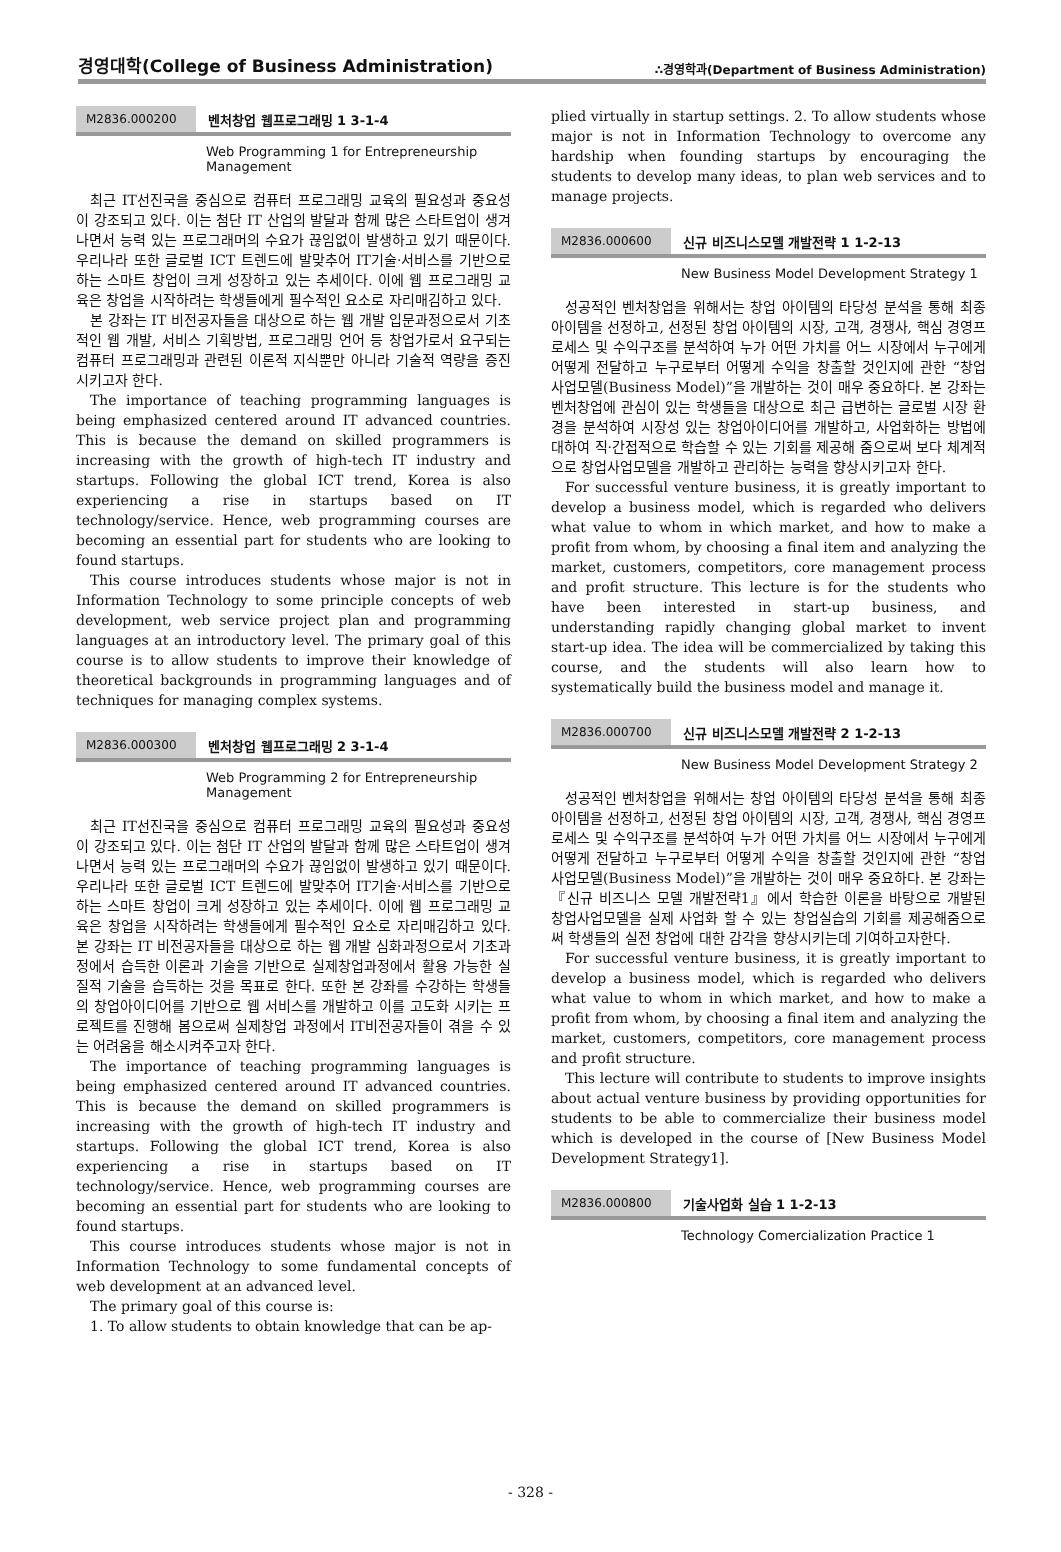경영대학(College of Business Administration) ∴경영학과(Department of Business Administration)
M2836.000200 벤처창업 웹프로그래밍 1 3-1-4
Web Programming 1 for Entrepreneurship Management
최근 IT선진국을 중심으로 컴퓨터 프로그래밍 교육의 필요성과 중요성이 강조되고 있다. 이는 첨단 IT 산업의 발달과 함께 많은 스타트업이 생겨나면서 능력 있는 프로그래머의 수요가 끊임없이 발생하고 있기 때문이다. 우리나라 또한 글로벌 ICT 트렌드에 발맞추어 IT기술·서비스를 기반으로 하는 스마트 창업이 크게 성장하고 있는 추세이다. 이에 웹 프로그래밍 교육은 창업을 시작하려는 학생들에게 필수적인 요소로 자리매김하고 있다.
본 강좌는 IT 비전공자들을 대상으로 하는 웹 개발 입문과정으로서 기초적인 웹 개발, 서비스 기획방법, 프로그래밍 언어 등 창업가로서 요구되는 컴퓨터 프로그래밍과 관련된 이론적 지식뿐만 아니라 기술적 역량을 증진시키고자 한다.
The importance of teaching programming languages is being emphasized centered around IT advanced countries. This is because the demand on skilled programmers is increasing with the growth of high-tech IT industry and startups. Following the global ICT trend, Korea is also experiencing a rise in startups based on IT technology/service. Hence, web programming courses are becoming an essential part for students who are looking to found startups.
This course introduces students whose major is not in Information Technology to some principle concepts of web development, web service project plan and programming languages at an introductory level. The primary goal of this course is to allow students to improve their knowledge of theoretical backgrounds in programming languages and of techniques for managing complex systems.
M2836.000300 벤처창업 웹프로그래밍 2 3-1-4
Web Programming 2 for Entrepreneurship Management
최근 IT선진국을 중심으로 컴퓨터 프로그래밍 교육의 필요성과 중요성이 강조되고 있다. 이는 첨단 IT 산업의 발달과 함께 많은 스타트업이 생겨나면서 능력 있는 프로그래머의 수요가 끊임없이 발생하고 있기 때문이다. 우리나라 또한 글로벌 ICT 트렌드에 발맞추어 IT기술·서비스를 기반으로 하는 스마트 창업이 크게 성장하고 있는 추세이다. 이에 웹 프로그래밍 교육은 창업을 시작하려는 학생들에게 필수적인 요소로 자리매김하고 있다.본 강좌는 IT 비전공자들을 대상으로 하는 웹 개발 심화과정으로서 기초과정에서 습득한 이론과 기술을 기반으로 실제창업과정에서 활용 가능한 실질적 기술을 습득하는 것을 목표로 한다. 또한 본 강좌를 수강하는 학생들의 창업아이디어를 기반으로 웹 서비스를 개발하고 이를 고도화 시키는 프로젝트를 진행해 봄으로써 실제창업 과정에서 IT비전공자들이 겪을 수 있는 어려움을 해소시켜주고자 한다.
The importance of teaching programming languages is being emphasized centered around IT advanced countries. This is because the demand on skilled programmers is increasing with the growth of high-tech IT industry and startups. Following the global ICT trend, Korea is also experiencing a rise in startups based on IT technology/service. Hence, web programming courses are becoming an essential part for students who are looking to found startups.
This course introduces students whose major is not in Information Technology to some fundamental concepts of web development at an advanced level.
The primary goal of this course is:
1. To allow students to obtain knowledge that can be ap-
plied virtually in startup settings. 2. To allow students whose major is not in Information Technology to overcome any hardship when founding startups by encouraging the students to develop many ideas, to plan web services and to manage projects.
M2836.000600 신규 비즈니스모델 개발전략 1 1-2-13
New Business Model Development Strategy 1
성공적인 벤처창업을 위해서는 창업 아이템의 타당성 분석을 통해 최종아이템을 선정하고, 선정된 창업 아이템의 시장, 고객, 경쟁사, 핵심 경영프로세스 및 수익구조를 분석하여 누가 어떤 가치를 어느 시장에서 누구에게 어떻게 전달하고 누구로부터 어떻게 수익을 창출할 것인지에 관한 “창업 사업모델(Business Model)”을 개발하는 것이 매우 중요하다. 본 강좌는 벤처창업에 관심이 있는 학생들을 대상으로 최근 급변하는 글로벌 시장 환경을 분석하여 시장성 있는 창업아이디어를 개발하고, 사업화하는 방법에 대하여 직·간접적으로 학습할 수 있는 기회를 제공해 줌으로써 보다 체계적으로 창업사업모델을 개발하고 관리하는 능력을 향상시키고자 한다.
For successful venture business, it is greatly important to develop a business model, which is regarded who delivers what value to whom in which market, and how to make a profit from whom, by choosing a final item and analyzing the market, customers, competitors, core management process and profit structure. This lecture is for the students who have been interested in start-up business, and understanding rapidly changing global market to invent start-up idea. The idea will be commercialized by taking this course, and the students will also learn how to systematically build the business model and manage it.
M2836.000700 신규 비즈니스모델 개발전략 2 1-2-13
New Business Model Development Strategy 2
성공적인 벤처창업을 위해서는 창업 아이템의 타당성 분석을 통해 최종아이템을 선정하고, 선정된 창업 아이템의 시장, 고객, 경쟁사, 핵심 경영프로세스 및 수익구조를 분석하여 누가 어떤 가치를 어느 시장에서 누구에게 어떻게 전달하고 누구로부터 어떻게 수익을 창출할 것인지에 관한 “창업 사업모델(Business Model)”을 개발하는 것이 매우 중요하다. 본 강좌는『신규 비즈니스 모델 개발전략1』에서 학습한 이론을 바탕으로 개발된 창업사업모델을 실제 사업화 할 수 있는 창업실습의 기회를 제공해줌으로써 학생들의 실전 창업에 대한 감각을 향상시키는데 기여하고자한다.
For successful venture business, it is greatly important to develop a business model, which is regarded who delivers what value to whom in which market, and how to make a profit from whom, by choosing a final item and analyzing the market, customers, competitors, core management process and profit structure.
This lecture will contribute to students to improve insights about actual venture business by providing opportunities for students to be able to commercialize their business model which is developed in the course of [New Business Model Development Strategy1].
M2836.000800 기술사업화 실습 1 1-2-13
Technology Comercialization Practice 1
- 328 -